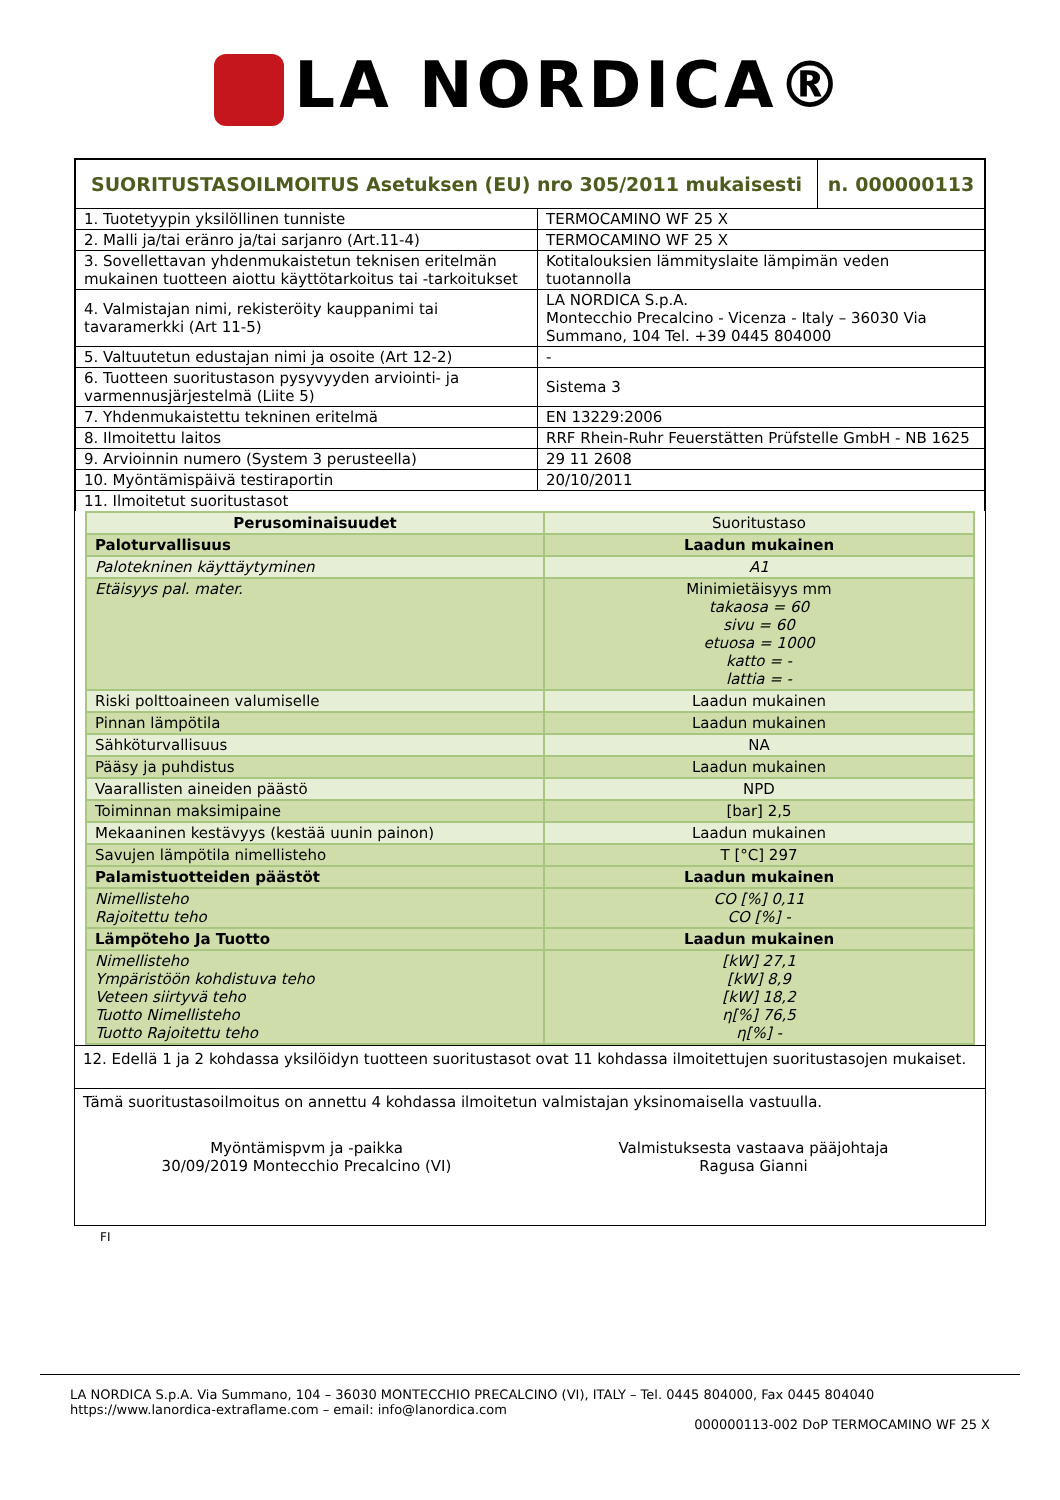LA NORDICA®
| SUORITUSTASOILMOITUS Asetuksen (EU) nro 305/2011 mukaisesti | | n. 000000113 |
| 1. Tuotetyypin yksilöllinen tunniste | TERMOCAMINO WF 25 X | |
| 2. Malli ja/tai eränro ja/tai sarjanro (Art.11-4) | TERMOCAMINO WF 25 X | |
| 3. Sovellettavan yhdenmukaistetun teknisen eritelmän mukainen tuotteen aiottu käyttötarkoitus tai -tarkoitukset | Kotitalouksien lämmityslaite lämpimän veden tuotannolla | |
| 4. Valmistajan nimi, rekisteröity kauppanimi tai tavaramerkki (Art 11-5) | LA NORDICA S.p.A. Montecchio Precalcino - Vicenza - Italy – 36030 Via Summano, 104 Tel. +39 0445 804000 | |
| 5. Valtuutetun edustajan nimi ja osoite (Art 12-2) | - | |
| 6. Tuotteen suoritustason pysyvyyden arviointi- ja varmennusjärjestelmä (Liite 5) | Sistema 3 | |
| 7. Yhdenmukaistettu tekninen eritelmä | EN 13229:2006 | |
| 8. Ilmoitettu laitos | RRF Rhein-Ruhr Feuerstätten Prüfstelle GmbH - NB 1625 | |
| 9. Arvioinnin numero (System 3 perusteella) | 29 11 2608 | |
| 10. Myöntämispäivä testiraportin | 20/10/2011 | |
| 11. Ilmoitetut suoritustasot | | |
| Perusominaisuudet | Suoritustaso |
| Paloturvallisuus | Laadun mukainen |
| Palotekninen käyttäytyminen | A1 |
| Etäisyys pal. mater. | Minimietäisyys mm takaosa = 60 sivu = 60 etuosa = 1000 katto = - lattia = - |
| Riski polttoaineen valumiselle | Laadun mukainen |
| Pinnan lämpötila | Laadun mukainen |
| Sähköturvallisuus | NA |
| Pääsy ja puhdistus | Laadun mukainen |
| Vaarallisten aineiden päästö | NPD |
| Toiminnan maksimipaine | [bar] 2,5 |
| Mekaaninen kestävyys (kestää uunin painon) | Laadun mukainen |
| Savujen lämpötila nimellisteho | T [°C] 297 |
| Palamistuotteiden päästöt | Laadun mukainen |
| Nimellisteho Rajoitettu teho | CO [%] 0,11 CO [%] - |
| Lämpöteho Ja Tuotto | Laadun mukainen |
| Nimellisteho Ympäristöön kohdistuva teho Veteen siirtyvä teho Tuotto Nimellisteho Tuotto Rajoitettu teho | [kW] 27,1 [kW] 8,9 [kW] 18,2 η[%] 76,5 η[%] - |
12. Edellä 1 ja 2 kohdassa yksilöidyn tuotteen suoritustasot ovat 11 kohdassa ilmoitettujen suoritustasojen mukaiset.
Tämä suoritustasoilmoitus on annettu 4 kohdassa ilmoitetun valmistajan yksinomaisella vastuulla.
Myöntämispvm ja -paikka
30/09/2019 Montecchio Precalcino (VI)
Valmistuksesta vastaava pääjohtaja
Ragusa Gianni
FI
LA NORDICA S.p.A. Via Summano, 104 – 36030 MONTECCHIO PRECALCINO (VI), ITALY – Tel. 0445 804000, Fax 0445 804040
https://www.lanordica-extraflame.com – email: info@lanordica.com
000000113-002 DoP TERMOCAMINO WF 25 X